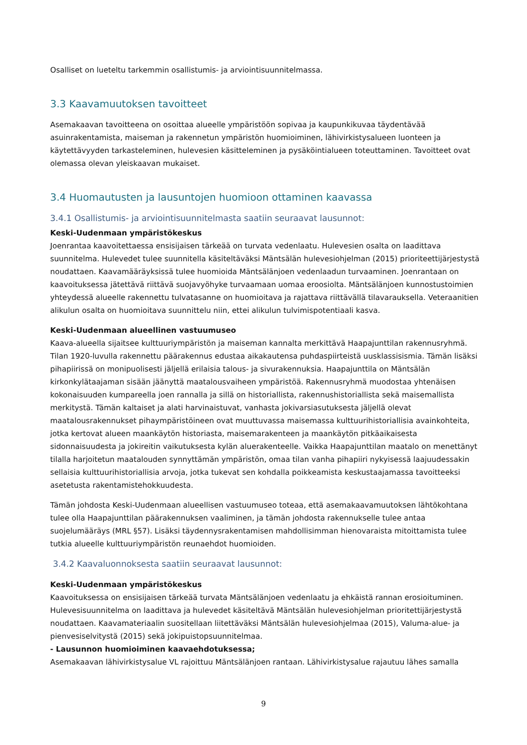Osalliset on lueteltu tarkemmin osallistumis- ja arviointisuunnitelmassa.
3.3 Kaavamuutoksen tavoitteet
Asemakaavan tavoitteena on osoittaa alueelle ympäristöön sopivaa ja kaupunkikuvaa täydentävää asuinrakentamista, maiseman ja rakennetun ympäristön huomioiminen, lähivirkistysalueen luonteen ja käytettävyyden tarkasteleminen, hulevesien käsitteleminen ja pysäköintialueen toteuttaminen. Tavoitteet ovat olemassa olevan yleiskaavan mukaiset.
3.4 Huomautusten ja lausuntojen huomioon ottaminen kaavassa
3.4.1 Osallistumis- ja arviointisuunnitelmasta saatiin seuraavat lausunnot:
Keski-Uudenmaan ympäristökeskus
Joenrantaa kaavoitettaessa ensisijaisen tärkeää on turvata vedenlaatu. Hulevesien osalta on laadittava suunnitelma. Hulevedet tulee suunnitella käsiteltäväksi Mäntsälän hulevesiohjelman (2015) prioriteettijärjestystä noudattaen. Kaavamääräyksissä tulee huomioida Mäntsälänjoen vedenlaadun turvaaminen. Joenrantaan on kaavoituksessa jätettävä riittävä suojavyöhyke turvaamaan uomaa eroosiolta. Mäntsälänjoen kunnostustoimien yhteydessä alueelle rakennettu tulvatasanne on huomioitava ja rajattava riittävällä tilavarauksella. Veteraanitien alikulun osalta on huomioitava suunnittelu niin, ettei alikulun tulvimispotentiaali kasva.
Keski-Uudenmaan alueellinen vastuumuseo
Kaava-alueella sijaitsee kulttuuriympäristön ja maiseman kannalta merkittävä Haapajunttilan rakennusryhmä. Tilan 1920-luvulla rakennettu päärakennus edustaa aikakautensa puhdaspiirteistä uusklassisismia. Tämän lisäksi pihapiirissä on monipuolisesti jäljellä erilaisia talous- ja sivurakennuksia. Haapajunttila on Mäntsälän kirkonkylätaajaman sisään jäänyttä maatalousvaiheen ympäristöä. Rakennusryhmä muodostaa yhtenäisen kokonaisuuden kumpareella joen rannalla ja sillä on historiallista, rakennushistoriallista sekä maisemallista merkitystä. Tämän kaltaiset ja alati harvinaistuvat, vanhasta jokivarsiasutuksesta jäljellä olevat maatalousrakennukset pihaympäristöineen ovat muuttuvassa maisemassa kulttuurihistoriallisia avainkohteita, jotka kertovat alueen maankäytön historiasta, maisemarakenteen ja maankäytön pitkäaikaisesta sidonnaisuudesta ja jokireitin vaikutuksesta kylän aluerakenteelle. Vaikka Haapajunttilan maatalo on menettänyt tilalla harjoitetun maatalouden synnyttämän ympäristön, omaa tilan vanha pihapiiri nykyisessä laajuudessakin sellaisia kulttuurihistoriallisia arvoja, jotka tukevat sen kohdalla poikkeamista keskustaajamassa tavoitteeksi asetetusta rakentamistehokkuudesta.
Tämän johdosta Keski-Uudenmaan alueellisen vastuumuseo toteaa, että asemakaavamuutoksen lähtökohtana tulee olla Haapajunttilan päärakennuksen vaaliminen, ja tämän johdosta rakennukselle tulee antaa suojelumääräys (MRL §57). Lisäksi täydennysrakentamisen mahdollisimman hienovaraista mitoittamista tulee tutkia alueelle kulttuuriympäristön reunaehdot huomioiden.
3.4.2 Kaavaluonnoksesta saatiin seuraavat lausunnot:
Keski-Uudenmaan ympäristökeskus
Kaavoituksessa on ensisijaisen tärkeää turvata Mäntsälänjoen vedenlaatu ja ehkäistä rannan erosioituminen. Hulevesisuunnitelma on laadittava ja hulevedet käsiteltävä Mäntsälän hulevesiohjelman prioritettijärjestystä noudattaen. Kaavamateriaalin suositellaan liitettäväksi Mäntsälän hulevesiohjelmaa (2015), Valuma-alue- ja pienvesiselvitystä (2015) sekä jokipuistopsuunnitelmaa.
- Lausunnon huomioiminen kaavaehdotuksessa;
Asemakaavan lähivirkistysalue VL rajoittuu Mäntsälänjoen rantaan. Lähivirkistysalue rajautuu lähes samalla
9